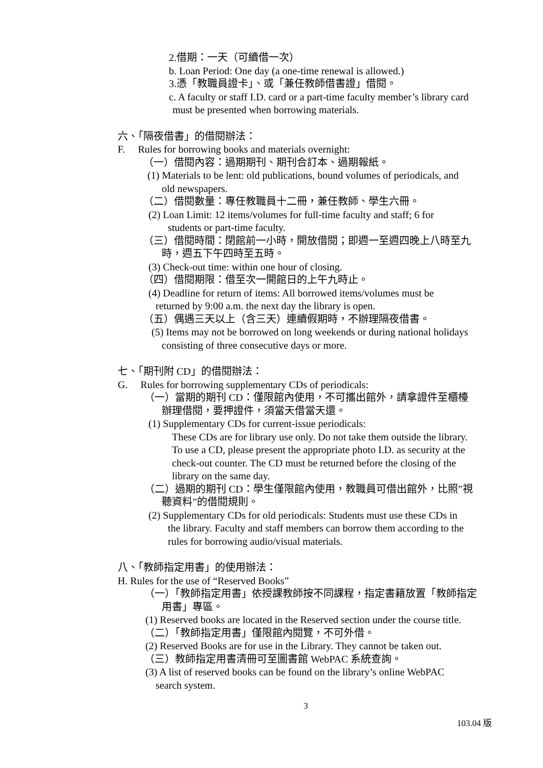2.借期：一天（可續借一次）
b. Loan Period: One day (a one-time renewal is allowed.)
3.憑「教職員證卡」、或「兼任教師借書證」借閱。
c. A faculty or staff I.D. card or a part-time faculty member’s library card
must be presented when borrowing materials.
六、「隔夜借書」的借閱辦法：
F. Rules for borrowing books and materials overnight:
（一）借閱內容：過期期刊、期刊合訂本、過期報紙。
(1) Materials to be lent: old publications, bound volumes of periodicals, and
old newspapers.
（二）借閱數量：專任教職員十二冊，兼任教師、學生六冊。
(2) Loan Limit: 12 items/volumes for full-time faculty and staff; 6 for
students or part-time faculty.
（三）借閱時間：閉館前一小時，開放借閱；即週一至週四晚上八時至九
時，週五下午四時至五時。
(3) Check-out time: within one hour of closing.
（四）借閱期限：借至次一開館日的上午九時止。
(4) Deadline for return of items: All borrowed items/volumes must be
returned by 9:00 a.m. the next day the library is open.
（五）偶遇三天以上（含三天）連續假期時，不辦理隔夜借書。
(5) Items may not be borrowed on long weekends or during national holidays
consisting of three consecutive days or more.
七、「期刊附 CD」的借閱辦法：
G. Rules for borrowing supplementary CDs of periodicals:
（一）當期的期刊 CD：僅限館內使用，不可攜出館外，請拿證件至櫃檯
辦理借閱，要押證件，須當天借當天還。
(1) Supplementary CDs for current-issue periodicals:
These CDs are for library use only. Do not take them outside the library.
To use a CD, please present the appropriate photo I.D. as security at the
check-out counter. The CD must be returned before the closing of the
library on the same day.
（二）過期的期刊 CD：學生僅限館內使用，教職員可借出館外，比照”視
聽資料”的借閱規則。
(2) Supplementary CDs for old periodicals: Students must use these CDs in
the library. Faculty and staff members can borrow them according to the
rules for borrowing audio/visual materials.
八、「教師指定用書」的使用辦法：
H. Rules for the use of “Reserved Books”
（一）「教師指定用書」依授課教師按不同課程，指定書籍放置「教師指定
用書」專區。
(1) Reserved books are located in the Reserved section under the course title.
（二）「教師指定用書」僅限館內閱覽，不可外借。
(2) Reserved Books are for use in the Library. They cannot be taken out.
（三）教師指定用書清冊可至圖書館 WebPAC 系統查詢。
(3) A list of reserved books can be found on the library’s online WebPAC
search system.
3
103.04 版